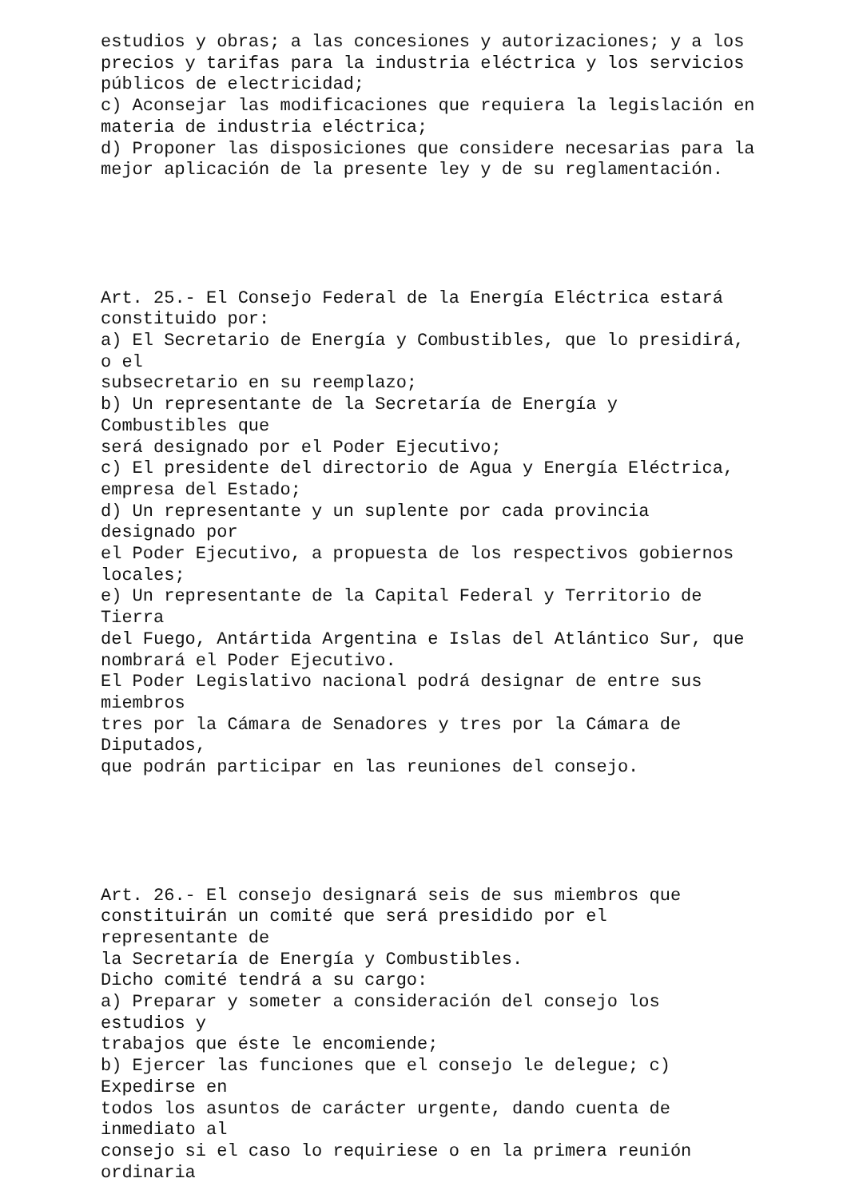estudios y obras; a las concesiones y autorizaciones; y a los precios y tarifas para la industria eléctrica y los servicios públicos de electricidad; c) Aconsejar las modificaciones que requiera la legislación en materia de industria eléctrica; d) Proponer las disposiciones que considere necesarias para la mejor aplicación de la presente ley y de su reglamentación.
Art. 25.- El Consejo Federal de la Energía Eléctrica estará constituido por: a) El Secretario de Energía y Combustibles, que lo presidirá, o el subsecretario en su reemplazo; b) Un representante de la Secretaría de Energía y Combustibles que será designado por el Poder Ejecutivo; c) El presidente del directorio de Agua y Energía Eléctrica, empresa del Estado; d) Un representante y un suplente por cada provincia designado por el Poder Ejecutivo, a propuesta de los respectivos gobiernos locales; e) Un representante de la Capital Federal y Territorio de Tierra del Fuego, Antártida Argentina e Islas del Atlántico Sur, que nombrará el Poder Ejecutivo. El Poder Legislativo nacional podrá designar de entre sus miembros tres por la Cámara de Senadores y tres por la Cámara de Diputados, que podrán participar en las reuniones del consejo.
Art. 26.- El consejo designará seis de sus miembros que constituirán un comité que será presidido por el representante de la Secretaría de Energía y Combustibles. Dicho comité tendrá a su cargo: a) Preparar y someter a consideración del consejo los estudios y trabajos que éste le encomiende; b) Ejercer las funciones que el consejo le delegue; c) Expedirse en todos los asuntos de carácter urgente, dando cuenta de inmediato al consejo si el caso lo requiriese o en la primera reunión ordinaria